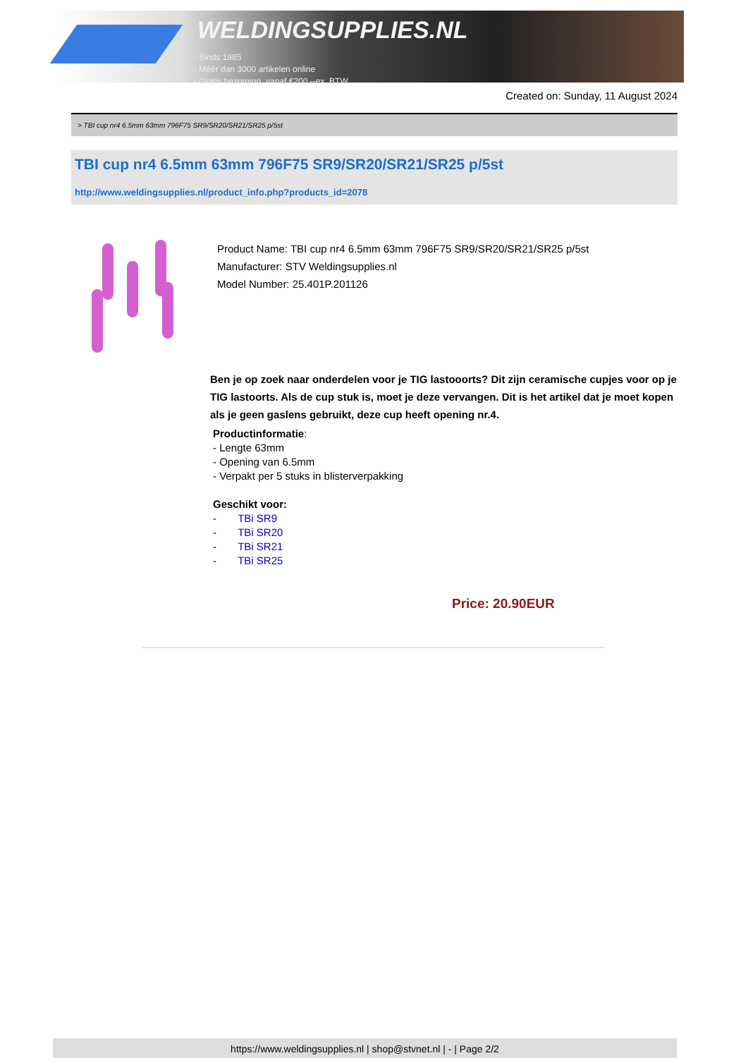WELDINGSUPPLIES.NL
- Sinds 1985
- Méér dan 3000 artikelen online
- Gratis bezorging, vanaf €200,--ex. BTW
Created on: Sunday, 11 August 2024
> TBI cup nr4 6.5mm 63mm 796F75 SR9/SR20/SR21/SR25 p/5st
TBI cup nr4 6.5mm 63mm 796F75 SR9/SR20/SR21/SR25 p/5st
http://www.weldingsupplies.nl/product_info.php?products_id=2078
Product Name: TBI cup nr4 6.5mm 63mm 796F75 SR9/SR20/SR21/SR25 p/5st
Manufacturer: STV Weldingsupplies.nl
Model Number: 25.401P.201126
Ben je op zoek naar onderdelen voor je TIG lastooorts? Dit zijn ceramische cupjes voor op je TIG lastoorts. Als de cup stuk is, moet je deze vervangen. Dit is het artikel dat je moet kopen als je geen gaslens gebruikt, deze cup heeft opening nr.4.
Productinformatie:
- Lengte 63mm
- Opening van 6.5mm
- Verpakt per 5 stuks in blisterverpakking
Geschikt voor:
- TBi SR9
- TBi SR20
- TBi SR21
- TBi SR25
Price: 20.90EUR
https://www.weldingsupplies.nl | shop@stvnet.nl | - | Page 2/2